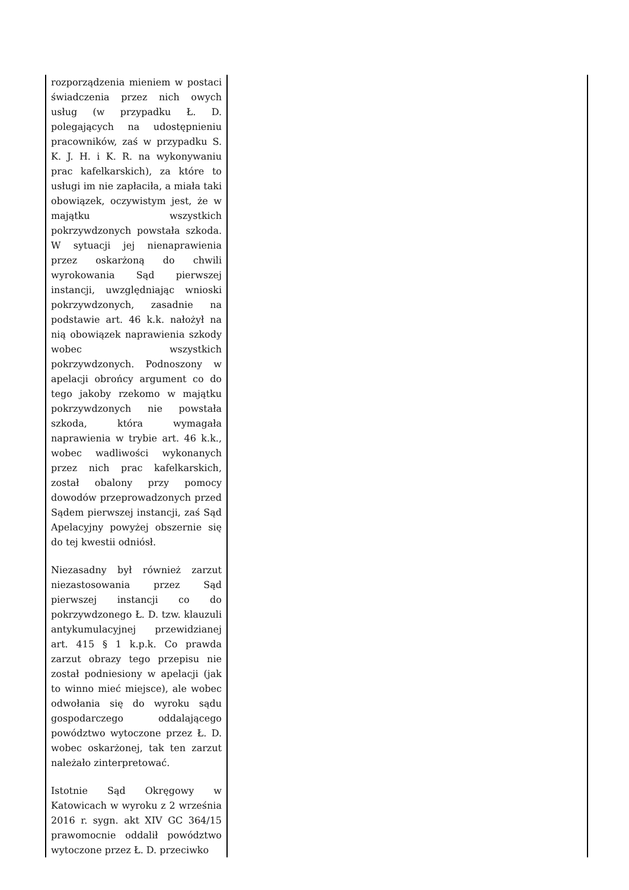| rozporządzenia mieniem w postaci świadczenia przez nich owych usług (w przypadku Ł. D. polegających na udostępnieniu pracowników, zaś w przypadku S. K. J. H. i K. R. na wykonywaniu prac kafelkarskich), za które to usługi im nie zapłaciła, a miała taki obowiązek, oczywistym jest, że w majątku wszystkich pokrzywdzonych powstała szkoda. W sytuacji jej nienaprawienia przez oskarżoną do chwili wyrokowania Sąd pierwszej instancji, uwzględniając wnioski pokrzywdzonych, zasadnie na podstawie art. 46 k.k. nałożył na nią obowiązek naprawienia szkody wobec wszystkich pokrzywdzonych. Podnoszony w apelacji obrońcy argument co do tego jakoby rzekomo w majątku pokrzywdzonych nie powstała szkoda, która wymagała naprawienia w trybie art. 46 k.k., wobec wadliwości wykonanych przez nich prac kafelkarskich, został obalony przy pomocy dowodów przeprowadzonych przed Sądem pierwszej instancji, zaś Sąd Apelacyjny powyżej obszernie się do tej kwestii odniósł. Niezasadny był również zarzut niezastosowania przez Sąd pierwszej instancji co do pokrzywdzonego Ł. D. tzw. klauzuli antykumulacyjnej przewidzianej art. 415 § 1 k.p.k. Co prawda zarzut obrazy tego przepisu nie został podniesiony w apelacji (jak to winno mieć miejsce), ale wobec odwołania się do wyroku sądu gospodarczego oddalającego powództwo wytoczone przez Ł. D. wobec oskarżonej, tak ten zarzut należało zinterpretować. Istotnie Sąd Okręgowy w Katowicach w wyroku z 2 września 2016 r. sygn. akt XIV GC 364/15 prawomocnie oddalił powództwo wytoczone przez Ł. D. przeciwko | |